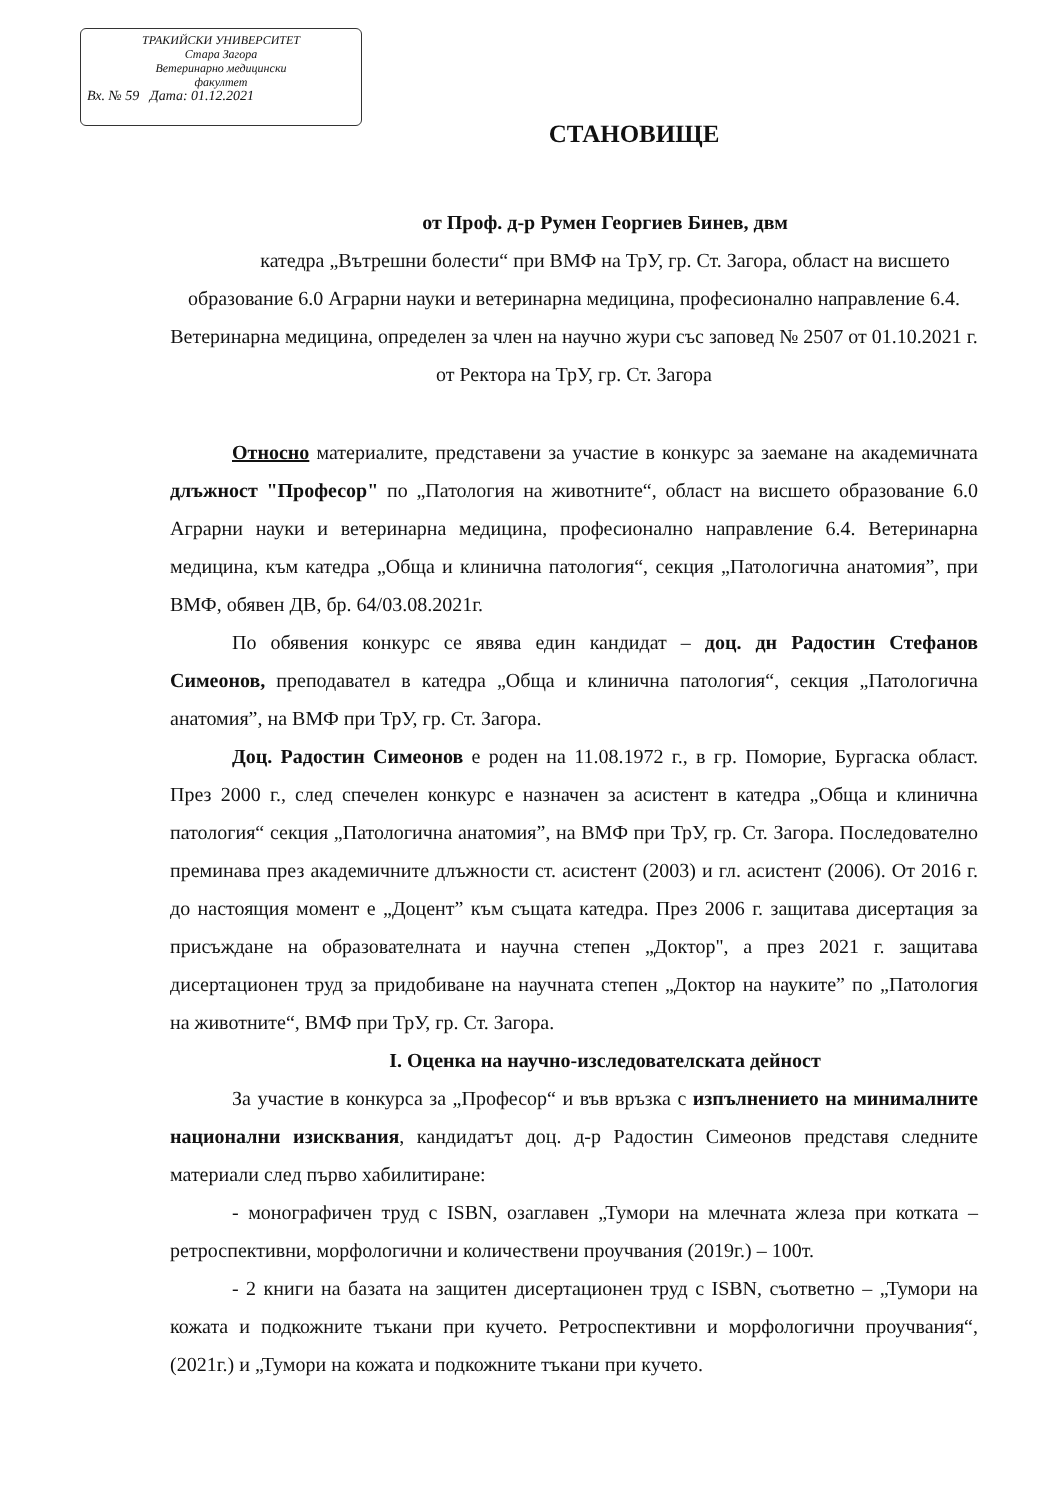ТРАКИЙСКИ УНИВЕРСИТЕТ
Стара Загора
Ветеринарно медицински
факултет
Вх. № 59 Дата: 01.12.2021
СТАНОВИЩЕ
от Проф. д-р Румен Георгиев Бинев, двм
катедра „Вътрешни болести“ при ВМФ на ТрУ, гр. Ст. Загора, област на висшето образование 6.0 Аграрни науки и ветеринарна медицина, професионално направление 6.4. Ветеринарна медицина, определен за член на научно жури със заповед № 2507 от 01.10.2021 г. от Ректора на ТрУ, гр. Ст. Загора
Относно материалите, представени за участие в конкурс за заемане на академичната длъжност "Професор" по „Патология на животните“, област на висшето образование 6.0 Аграрни науки и ветеринарна медицина, професионално направление 6.4. Ветеринарна медицина, към катедра „Обща и клинична патология“, секция „Патологична анатомия”, при ВМФ, обявен ДВ, бр. 64/03.08.2021г.
По обявения конкурс се явява един кандидат – доц. дн Радостин Стефанов Симеонов, преподавател в катедра „Обща и клинична патология“, секция „Патологична анатомия”, на ВМФ при ТрУ, гр. Ст. Загора.
Доц. Радостин Симеонов е роден на 11.08.1972 г., в гр. Поморие, Бургаска област. През 2000 г., след спечелен конкурс е назначен за асистент в катедра „Обща и клинична патология“ секция „Патологична анатомия”, на ВМФ при ТрУ, гр. Ст. Загора. Последователно преминава през академичните длъжности ст. асистент (2003) и гл. асистент (2006). От 2016 г. до настоящия момент е „Доцент” към същата катедра. През 2006 г. защитава дисертация за присъждане на образователната и научна степен „Доктор", а през 2021 г. защитава дисертационен труд за придобиване на научната степен „Доктор на науките” по „Патология на животните“, ВМФ при ТрУ, гр. Ст. Загора.
I. Оценка на научно-изследователската дейност
За участие в конкурса за „Професор“ и във връзка с изпълнението на минималните национални изисквания, кандидатът доц. д-р Радостин Симеонов представя следните материали след първо хабилитиране:
- монографичен труд с ISBN, озаглавен „Тумори на млечната жлеза при котката – ретроспективни, морфологични и количествени проучвания (2019г.) – 100т.
- 2 книги на базата на защитен дисертационен труд с ISBN, съответно – „Тумори на кожата и подкожните тъкани при кучето. Ретроспективни и морфологични проучвания“, (2021г.) и „Тумори на кожата и подкожните тъкани при кучето.